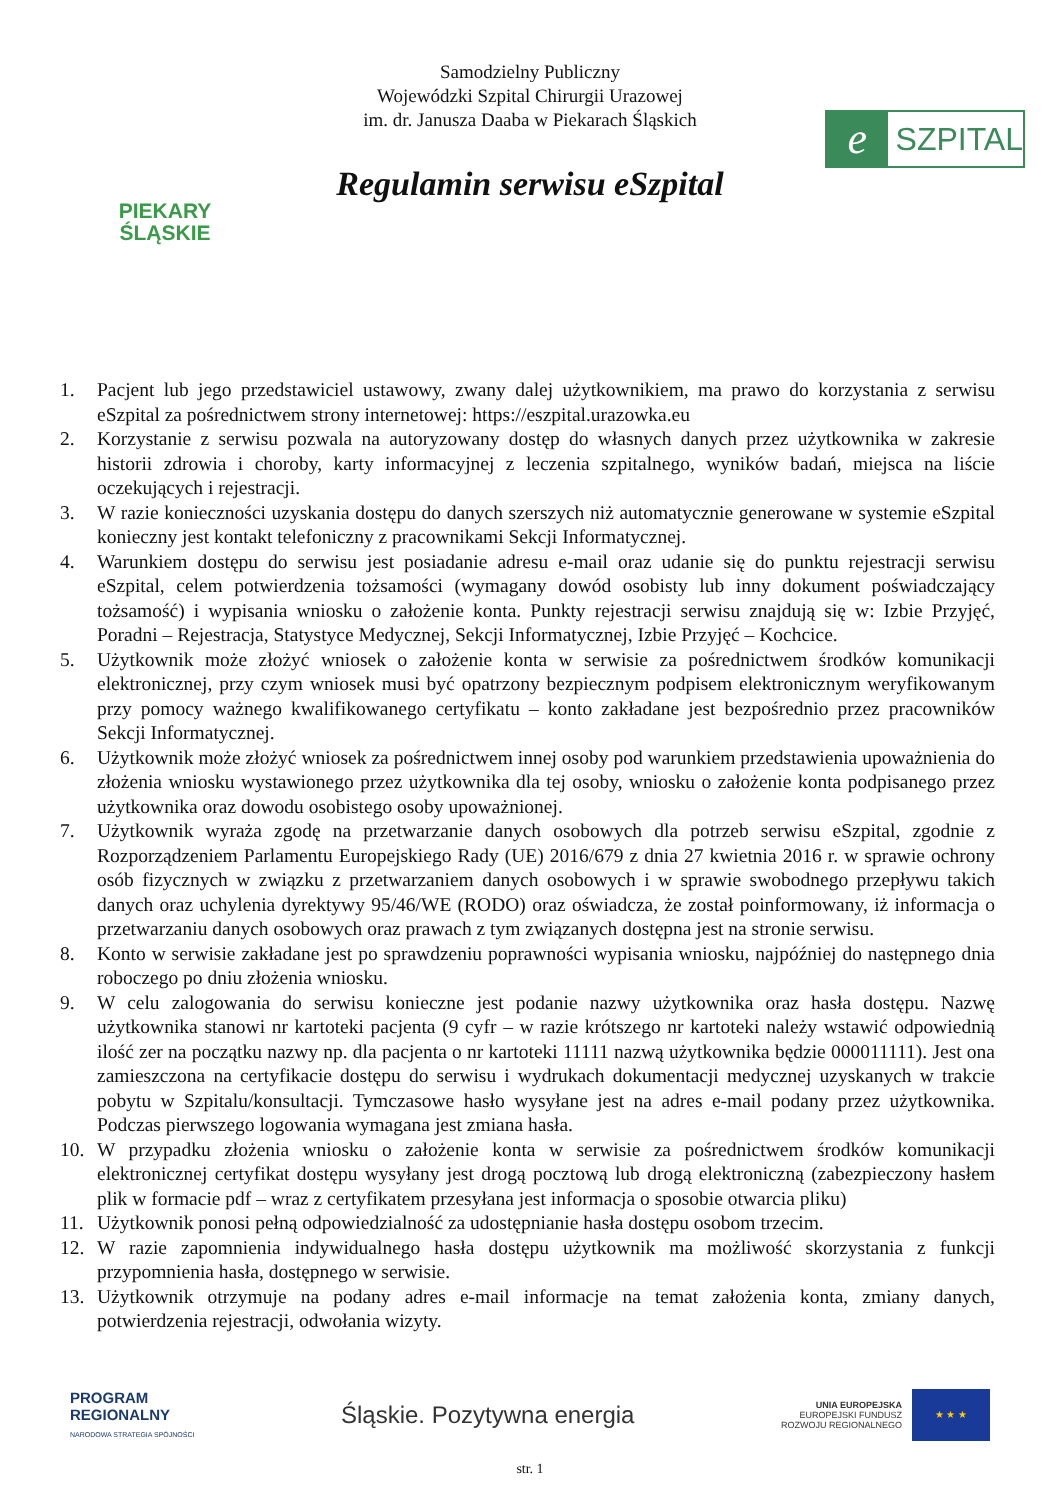PIEKARY
ŚLĄSKIE
Samodzielny Publiczny
Wojewódzki Szpital Chirurgii Urazowej
im. dr. Janusza Daaba w Piekarach Śląskich
Regulamin serwisu eSzpital
e
SZPITAL
1. Pacjent lub jego przedstawiciel ustawowy, zwany dalej użytkownikiem, ma prawo do korzystania z serwisu eSzpital za pośrednictwem strony internetowej: https://eszpital.urazowka.eu
2. Korzystanie z serwisu pozwala na autoryzowany dostęp do własnych danych przez użytkownika w zakresie historii zdrowia i choroby, karty informacyjnej z leczenia szpitalnego, wyników badań, miejsca na liście oczekujących i rejestracji.
3. W razie konieczności uzyskania dostępu do danych szerszych niż automatycznie generowane w systemie eSzpital konieczny jest kontakt telefoniczny z pracownikami Sekcji Informatycznej.
4. Warunkiem dostępu do serwisu jest posiadanie adresu e-mail oraz udanie się do punktu rejestracji serwisu eSzpital, celem potwierdzenia tożsamości (wymagany dowód osobisty lub inny dokument poświadczający tożsamość) i wypisania wniosku o założenie konta. Punkty rejestracji serwisu znajdują się w: Izbie Przyjęć, Poradni – Rejestracja, Statystyce Medycznej, Sekcji Informatycznej, Izbie Przyjęć – Kochcice.
5. Użytkownik może złożyć wniosek o założenie konta w serwisie za pośrednictwem środków komunikacji elektronicznej, przy czym wniosek musi być opatrzony bezpiecznym podpisem elektronicznym weryfikowanym przy pomocy ważnego kwalifikowanego certyfikatu – konto zakładane jest bezpośrednio przez pracowników Sekcji Informatycznej.
6. Użytkownik może złożyć wniosek za pośrednictwem innej osoby pod warunkiem przedstawienia upoważnienia do złożenia wniosku wystawionego przez użytkownika dla tej osoby, wniosku o założenie konta podpisanego przez użytkownika oraz dowodu osobistego osoby upoważnionej.
7. Użytkownik wyraża zgodę na przetwarzanie danych osobowych dla potrzeb serwisu eSzpital, zgodnie z Rozporządzeniem Parlamentu Europejskiego Rady (UE) 2016/679 z dnia 27 kwietnia 2016 r. w sprawie ochrony osób fizycznych w związku z przetwarzaniem danych osobowych i w sprawie swobodnego przepływu takich danych oraz uchylenia dyrektywy 95/46/WE (RODO) oraz oświadcza, że został poinformowany, iż informacja o przetwarzaniu danych osobowych oraz prawach z tym związanych dostępna jest na stronie serwisu.
8. Konto w serwisie zakładane jest po sprawdzeniu poprawności wypisania wniosku, najpóźniej do następnego dnia roboczego po dniu złożenia wniosku.
9. W celu zalogowania do serwisu konieczne jest podanie nazwy użytkownika oraz hasła dostępu. Nazwę użytkownika stanowi nr kartoteki pacjenta (9 cyfr – w razie krótszego nr kartoteki należy wstawić odpowiednią ilość zer na początku nazwy np. dla pacjenta o nr kartoteki 11111 nazwą użytkownika będzie 000011111). Jest ona zamieszczona na certyfikacie dostępu do serwisu i wydrukach dokumentacji medycznej uzyskanych w trakcie pobytu w Szpitalu/konsultacji. Tymczasowe hasło wysyłane jest na adres e-mail podany przez użytkownika. Podczas pierwszego logowania wymagana jest zmiana hasła.
10. W przypadku złożenia wniosku o założenie konta w serwisie za pośrednictwem środków komunikacji elektronicznej certyfikat dostępu wysyłany jest drogą pocztową lub drogą elektroniczną (zabezpieczony hasłem plik w formacie pdf – wraz z certyfikatem przesyłana jest informacja o sposobie otwarcia pliku)
11. Użytkownik ponosi pełną odpowiedzialność za udostępnianie hasła dostępu osobom trzecim.
12. W razie zapomnienia indywidualnego hasła dostępu użytkownik ma możliwość skorzystania z funkcji przypomnienia hasła, dostępnego w serwisie.
13. Użytkownik otrzymuje na podany adres e-mail informacje na temat założenia konta, zmiany danych, potwierdzenia rejestracji, odwołania wizyty.
PROGRAM
REGIONALNY
NARODOWA STRATEGIA SPÓJNOŚCI
Śląskie. Pozytywna energia
UNIA EUROPEJSKA
EUROPEJSKI FUNDUSZ
ROZWOJU REGIONALNEGO
★ ★ ★
str. 1